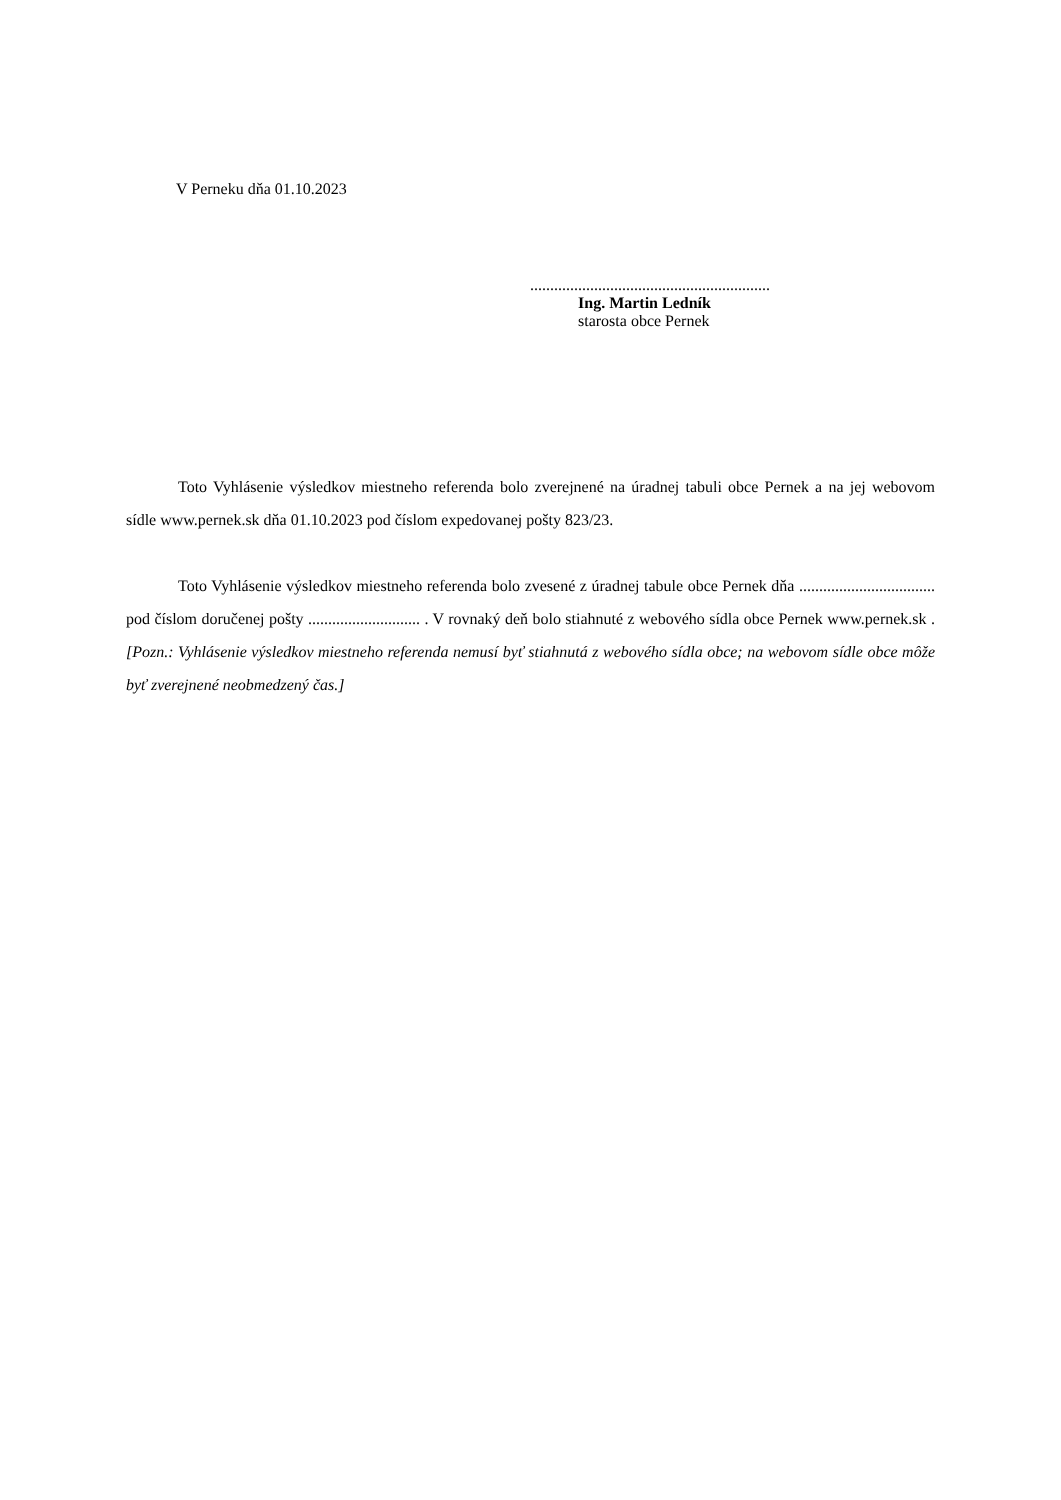V Perneku dňa 01.10.2023
............................................................
Ing. Martin Ledník
starosta obce Pernek
Toto Vyhlásenie výsledkov miestneho referenda bolo zverejnené na úradnej tabuli obce Pernek a na jej webovom sídle www.pernek.sk dňa 01.10.2023 pod číslom expedovanej pošty 823/23.
Toto Vyhlásenie výsledkov miestneho referenda bolo zvesené z úradnej tabule obce Pernek dňa .................................. pod číslom doručenej pošty ............................ . V rovnaký deň bolo stiahnuté z webového sídla obce Pernek www.pernek.sk . [Pozn.: Vyhlásenie výsledkov miestneho referenda nemusí byť stiahnutá z webového sídla obce; na webovom sídle obce môže byť zverejnené neobmedzený čas.]